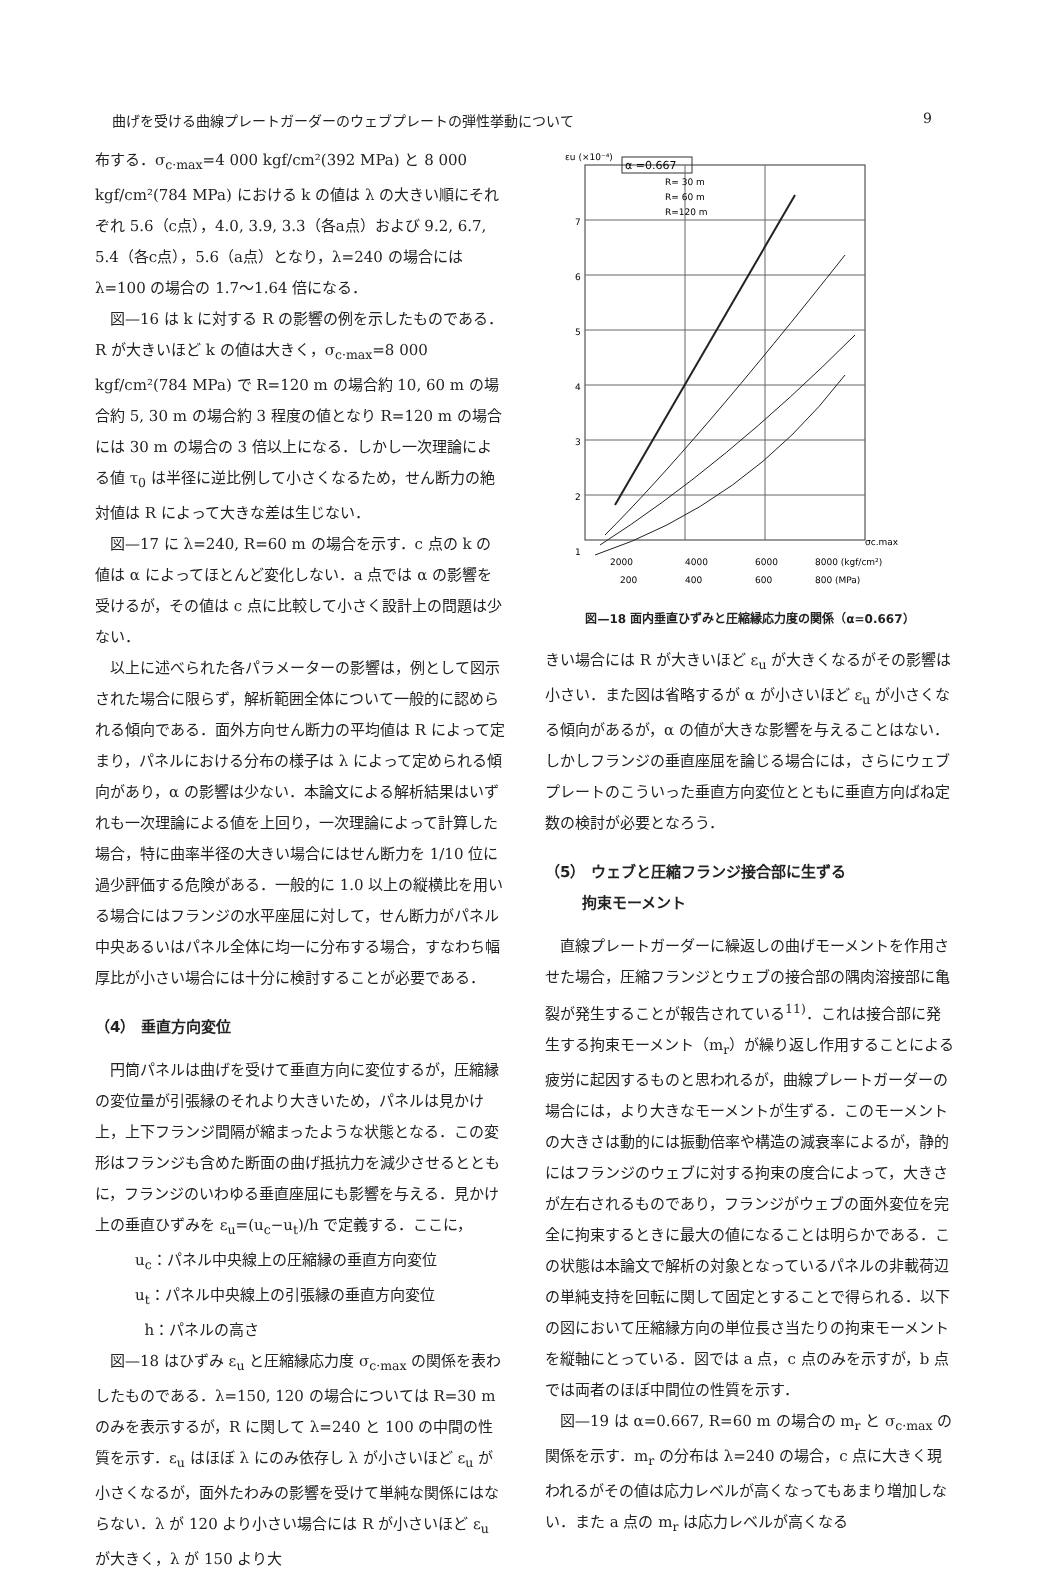曲げを受ける曲線プレートガーダーのウェブプレートの弾性挙動について 9
布する．σ<sub>c·max</sub>=4 000 kgf/cm²(392 MPa) と 8 000 kgf/cm²(784 MPa) における k の値は λ の大きい順にそれぞれ 5.6（c点），4.0, 3.9, 3.3（各a点）および 9.2, 6.7, 5.4（各c点），5.6（a点）となり，λ=240 の場合には λ=100 の場合の 1.7～1.64 倍になる．
図—16 は k に対する R の影響の例を示したものである．R が大きいほど k の値は大きく，σ<sub>c·max</sub>=8 000 kgf/cm²(784 MPa) で R=120 m の場合約 10, 60 m の場合約 5, 30 m の場合約 3 程度の値となり R=120 m の場合には 30 m の場合の 3 倍以上になる．しかし一次理論による値 τ<sub>0</sub> は半径に逆比例して小さくなるため，せん断力の絶対値は R によって大きな差は生じない．
図—17 に λ=240, R=60 m の場合を示す．c 点の k の値は α によってほとんど変化しない．a 点では α の影響を受けるが，その値は c 点に比較して小さく設計上の問題は少ない．
以上に述べられた各パラメーターの影響は，例として図示された場合に限らず，解析範囲全体について一般的に認められる傾向である．面外方向せん断力の平均値は R によって定まり，パネルにおける分布の様子は λ によって定められる傾向があり，α の影響は少ない．本論文による解析結果はいずれも一次理論による値を上回り，一次理論によって計算した場合，特に曲率半径の大きい場合にはせん断力を 1/10 位に過少評価する危険がある．一般的に 1.0 以上の縦横比を用いる場合にはフランジの水平座屈に対して，せん断力がパネル中央あるいはパネル全体に均一に分布する場合，すなわち幅厚比が小さい場合には十分に検討することが必要である．
（4） 垂直方向変位
円筒パネルは曲げを受けて垂直方向に変位するが，圧縮縁の変位量が引張縁のそれより大きいため，パネルは見かけ上，上下フランジ間隔が縮まったような状態となる．この変形はフランジも含めた断面の曲げ抵抗力を減少させるとともに，フランジのいわゆる垂直座屈にも影響を与える．見かけ上の垂直ひずみを ε<sub>u</sub>=(u<sub>c</sub>−u<sub>t</sub>)/h で定義する．ここに，
u<sub>c</sub>：パネル中央線上の圧縮縁の垂直方向変位
u<sub>t</sub>：パネル中央線上の引張縁の垂直方向変位
h：パネルの高さ
図—18 はひずみ ε<sub>u</sub> と圧縮縁応力度 σ<sub>c·max</sub> の関係を表わしたものである．λ=150, 120 の場合については R=30 m のみを表示するが，R に関して λ=240 と 100 の中間の性質を示す．ε<sub>u</sub> はほぼ λ にのみ依存し λ が小さいほど ε<sub>u</sub> が小さくなるが，面外たわみの影響を受けて単純な関係にはならない．λ が 120 より小さい場合には R が小さいほど ε<sub>u</sub> が大きく，λ が 150 より大
εu (×10⁻⁴)
α =0.667
7
6
5
4
3
2
1
R= 30 m
R= 60 m
R=120 m
2000
4000
6000
8000 (kgf/cm²)
200
400
600
800 (MPa)
σc.max
図—18 面内垂直ひずみと圧縮縁応力度の関係（α=0.667）
きい場合には R が大きいほど ε<sub>u</sub> が大きくなるがその影響は小さい．また図は省略するが α が小さいほど ε<sub>u</sub> が小さくなる傾向があるが，α の値が大きな影響を与えることはない．しかしフランジの垂直座屈を論じる場合には，さらにウェブプレートのこういった垂直方向変位とともに垂直方向ばね定数の検討が必要となろう．
（5） ウェブと圧縮フランジ接合部に生ずる
拘束モーメント
直線プレートガーダーに繰返しの曲げモーメントを作用させた場合，圧縮フランジとウェブの接合部の隅肉溶接部に亀裂が発生することが報告されている<sup>11)</sup>．これは接合部に発生する拘束モーメント（m<sub>r</sub>）が繰り返し作用することによる疲労に起因するものと思われるが，曲線プレートガーダーの場合には，より大きなモーメントが生ずる．このモーメントの大きさは動的には振動倍率や構造の減衰率によるが，静的にはフランジのウェブに対する拘束の度合によって，大きさが左右されるものであり，フランジがウェブの面外変位を完全に拘束するときに最大の値になることは明らかである．この状態は本論文で解析の対象となっているパネルの非載荷辺の単純支持を回転に関して固定とすることで得られる．以下の図において圧縮縁方向の単位長さ当たりの拘束モーメントを縦軸にとっている．図では a 点，c 点のみを示すが，b 点では両者のほぼ中間位の性質を示す．
図—19 は α=0.667, R=60 m の場合の m<sub>r</sub> と σ<sub>c·max</sub> の関係を示す．m<sub>r</sub> の分布は λ=240 の場合，c 点に大きく現われるがその値は応力レベルが高くなってもあまり増加しない．また a 点の m<sub>r</sub> は応力レベルが高くなる